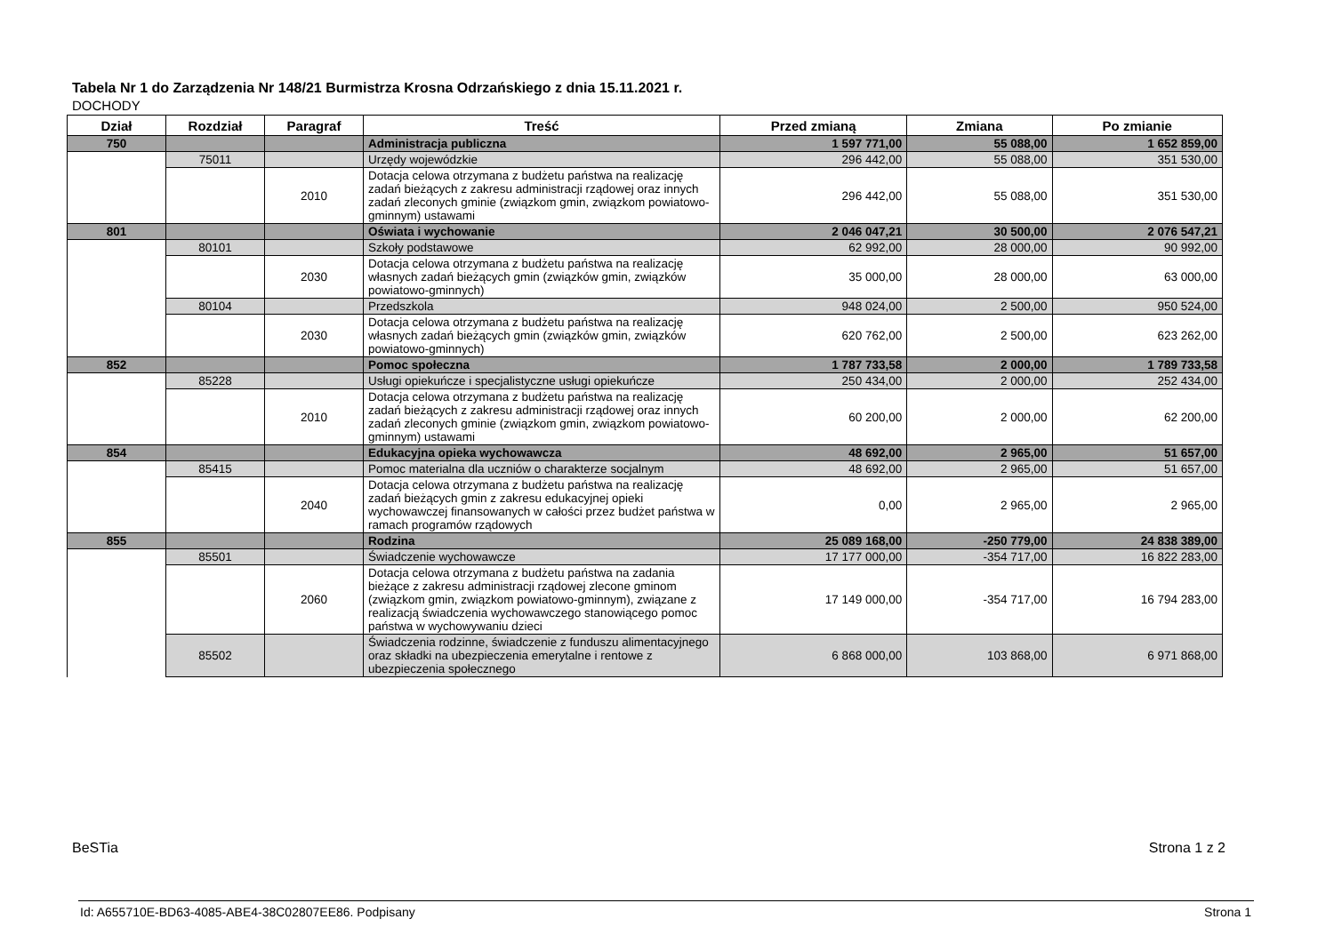Tabela Nr 1 do Zarządzenia Nr 148/21 Burmistrza Krosna Odrzańskiego z dnia 15.11.2021 r.
DOCHODY
| Dział | Rozdział | Paragraf | Treść | Przed zmianą | Zmiana | Po zmianie |
| --- | --- | --- | --- | --- | --- | --- |
| 750 | | | Administracja publiczna | 1 597 771,00 | 55 088,00 | 1 652 859,00 |
| | 75011 | | Urzędy wojewódzkie | 296 442,00 | 55 088,00 | 351 530,00 |
| | | 2010 | Dotacja celowa otrzymana z budżetu państwa na realizację zadań bieżących z zakresu administracji rządowej oraz innych zadań zleconych gminie (związkom gmin, związkom powiatowo-gminnym) ustawami | 296 442,00 | 55 088,00 | 351 530,00 |
| 801 | | | Oświata i wychowanie | 2 046 047,21 | 30 500,00 | 2 076 547,21 |
| | 80101 | | Szkoły podstawowe | 62 992,00 | 28 000,00 | 90 992,00 |
| | | 2030 | Dotacja celowa otrzymana z budżetu państwa na realizację własnych zadań bieżących gmin (związków gmin, związków powiatowo-gminnych) | 35 000,00 | 28 000,00 | 63 000,00 |
| | 80104 | | Przedszkola | 948 024,00 | 2 500,00 | 950 524,00 |
| | | 2030 | Dotacja celowa otrzymana z budżetu państwa na realizację własnych zadań bieżących gmin (związków gmin, związków powiatowo-gminnych) | 620 762,00 | 2 500,00 | 623 262,00 |
| 852 | | | Pomoc społeczna | 1 787 733,58 | 2 000,00 | 1 789 733,58 |
| | 85228 | | Usługi opiekuńcze i specjalistyczne usługi opiekuńcze | 250 434,00 | 2 000,00 | 252 434,00 |
| | | 2010 | Dotacja celowa otrzymana z budżetu państwa na realizację zadań bieżących z zakresu administracji rządowej oraz innych zadań zleconych gminie (związkom gmin, związkom powiatowo-gminnym) ustawami | 60 200,00 | 2 000,00 | 62 200,00 |
| 854 | | | Edukacyjna opieka wychowawcza | 48 692,00 | 2 965,00 | 51 657,00 |
| | 85415 | | Pomoc materialna dla uczniów o charakterze socjalnym | 48 692,00 | 2 965,00 | 51 657,00 |
| | | 2040 | Dotacja celowa otrzymana z budżetu państwa na realizację zadań bieżących gmin z zakresu edukacyjnej opieki wychowawczej finansowanych w całości przez budżet państwa w ramach programów rządowych | 0,00 | 2 965,00 | 2 965,00 |
| 855 | | | Rodzina | 25 089 168,00 | -250 779,00 | 24 838 389,00 |
| | 85501 | | Świadczenie wychowawcze | 17 177 000,00 | -354 717,00 | 16 822 283,00 |
| | | 2060 | Dotacja celowa otrzymana z budżetu państwa na zadania bieżące z zakresu administracji rządowej zlecone gminom (związkom gmin, związkom powiatowo-gminnym), związane z realizacją świadczenia wychowawczego stanowiącego pomoc państwa w wychowywaniu dzieci | 17 149 000,00 | -354 717,00 | 16 794 283,00 |
| | 85502 | | Świadczenia rodzinne, świadczenie z funduszu alimentacyjnego oraz składki na ubezpieczenia emerytalne i rentowe z ubezpieczenia społecznego | 6 868 000,00 | 103 868,00 | 6 971 868,00 |
BeSTia Strona 1 z 2
Id: A655710E-BD63-4085-ABE4-38C02807EE86. Podpisany
Strona 1